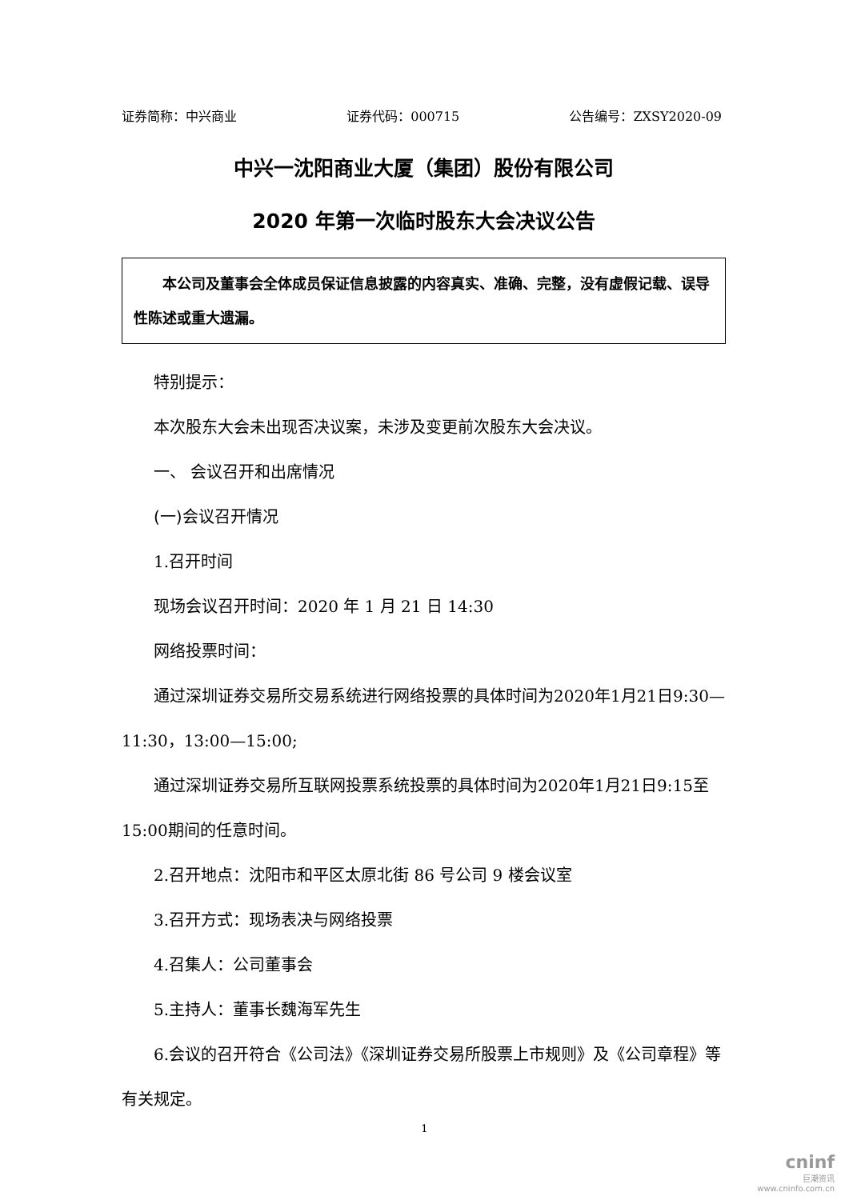证券简称：中兴商业 证券代码：000715 公告编号：ZXSY2020-09
中兴一沈阳商业大厦（集团）股份有限公司
2020 年第一次临时股东大会决议公告
本公司及董事会全体成员保证信息披露的内容真实、准确、完整，没有虚假记载、误导性陈述或重大遗漏。
特别提示：
本次股东大会未出现否决议案，未涉及变更前次股东大会决议。
一、 会议召开和出席情况
(一)会议召开情况
1.召开时间
现场会议召开时间：2020 年 1 月 21 日 14:30
网络投票时间：
通过深圳证券交易所交易系统进行网络投票的具体时间为2020年1月21日9:30—11:30，13:00—15:00;
通过深圳证券交易所互联网投票系统投票的具体时间为2020年1月21日9:15至15:00期间的任意时间。
2.召开地点：沈阳市和平区太原北街 86 号公司 9 楼会议室
3.召开方式：现场表决与网络投票
4.召集人：公司董事会
5.主持人：董事长魏海军先生
6.会议的召开符合《公司法》《深圳证券交易所股票上市规则》及《公司章程》等有关规定。
1
cninf
巨潮资讯
www.cninfo.com.cn